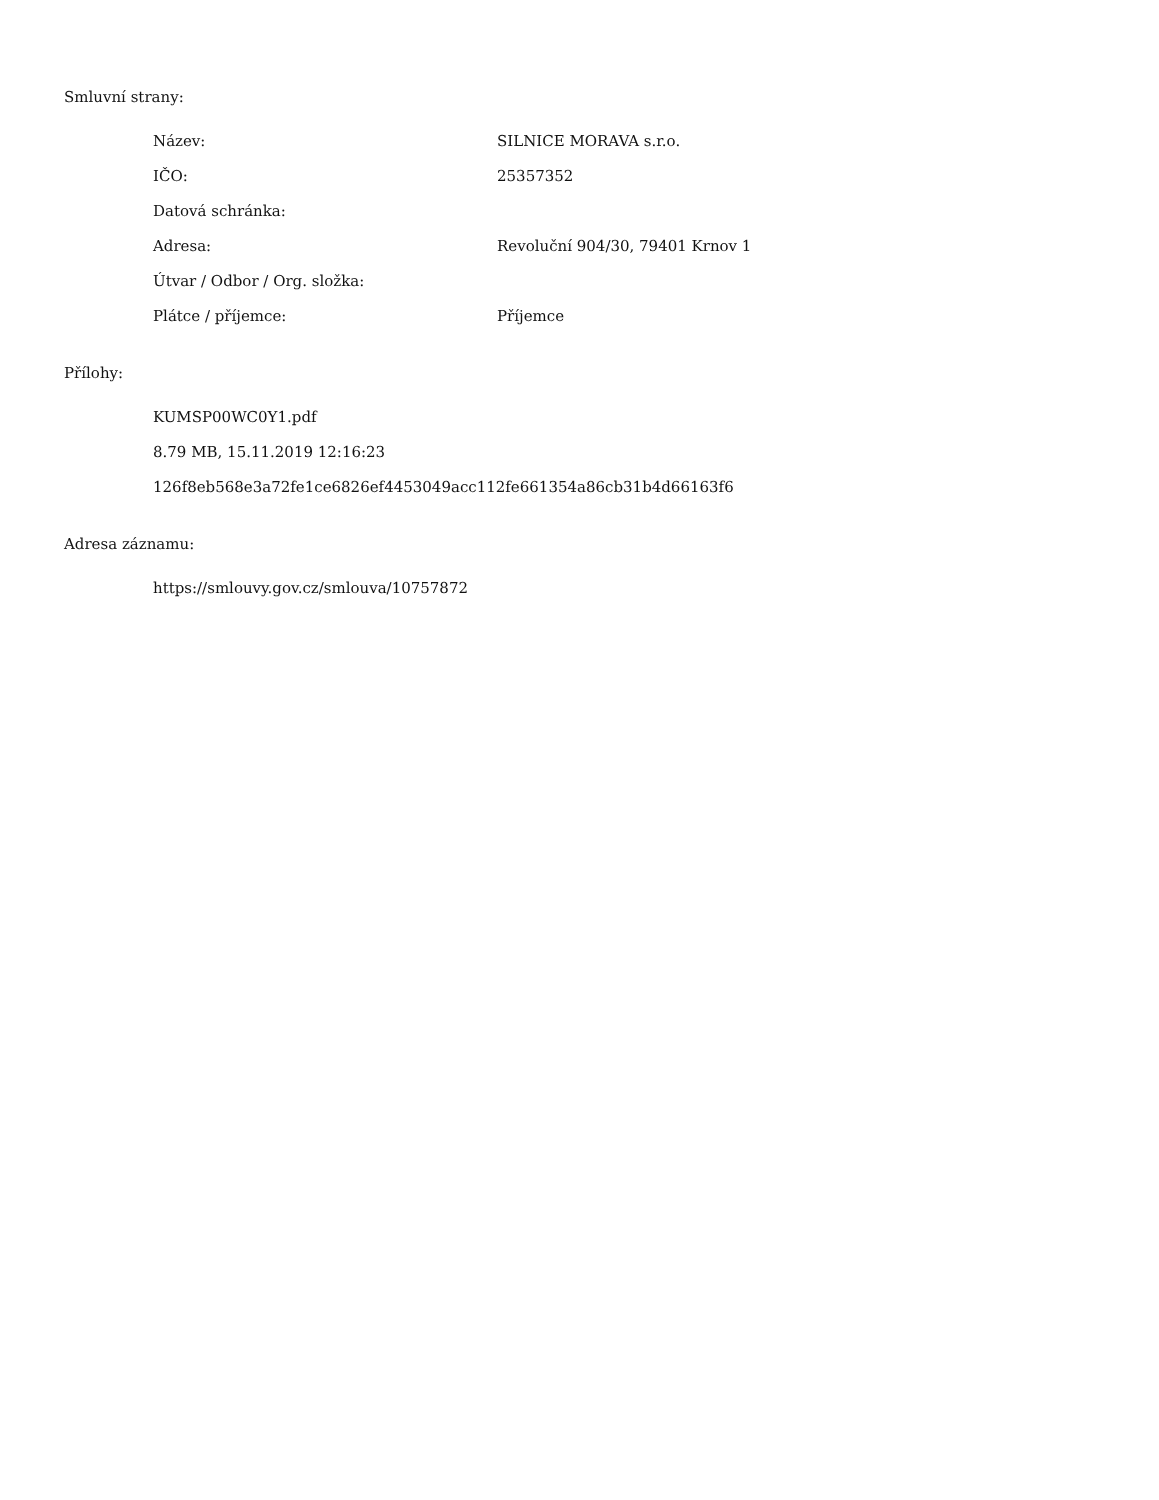Smluvní strany:
| Název: | SILNICE MORAVA s.r.o. |
| IČO: | 25357352 |
| Datová schránka: | |
| Adresa: | Revoluční 904/30, 79401 Krnov 1 |
| Útvar / Odbor / Org. složka: | |
| Plátce / příjemce: | Příjemce |
Přílohy:
KUMSP00WC0Y1.pdf
8.79 MB, 15.11.2019 12:16:23
126f8eb568e3a72fe1ce6826ef4453049acc112fe661354a86cb31b4d66163f6
Adresa záznamu:
https://smlouvy.gov.cz/smlouva/10757872